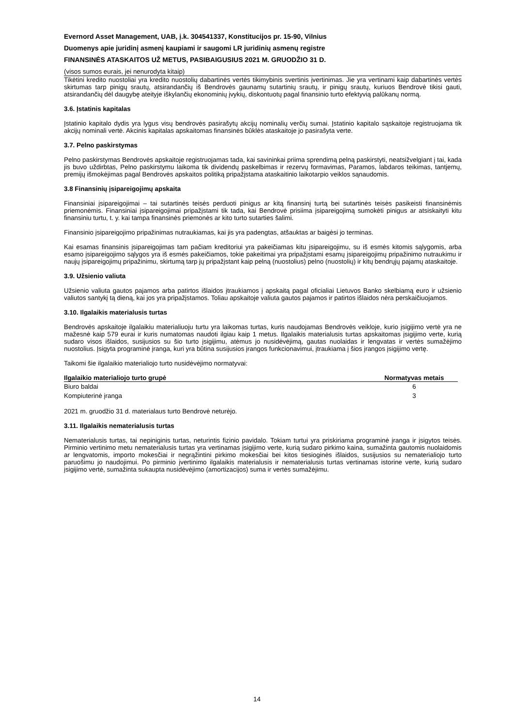Evernord Asset Management, UAB, į.k. 304541337, Konstitucijos pr. 15-90, Vilnius
Duomenys apie juridinį asmenį kaupiami ir saugomi LR juridinių asmenų registre
FINANSINĖS ATASKAITOS UŽ METUS, PASIBAIGUSIUS 2021 M. GRUODŽIO 31 D.
(visos sumos eurais, jei nenurodyta kitaip)
Tikėtini kredito nuostoliai yra kredito nuostolių dabartinės vertės tikimybinis svertinis įvertinimas. Jie yra vertinami kaip dabartinės vertės skirtumas tarp pinigų srautų, atsirandančių iš Bendrovės gaunamų sutartinių srautų, ir pinigų srautų, kuriuos Bendrovė tikisi gauti, atsirandančių dėl daugybę ateityje iškylančių ekonominių įvykių, diskontuotų pagal finansinio turto efektyvią palūkanų normą.
3.6. Įstatinis kapitalas
Įstatinio kapitalo dydis yra lygus visų bendrovės pasirašytų akcijų nominalių verčių sumai. Įstatinio kapitalo sąskaitoje registruojama tik akcijų nominali vertė. Akcinis kapitalas apskaitomas finansinės būklės ataskaitoje jo pasirašyta verte.
3.7. Pelno paskirstymas
Pelno paskirstymas Bendrovės apskaitoje registruojamas tada, kai savininkai priima sprendimą pelną paskirstyti, neatsižvelgiant į tai, kada jis buvo uždirbtas, Pelno paskirstymu laikoma tik dividendų paskelbimas ir rezervų formavimas, Paramos, labdaros teikimas, tantjemų, premijų išmokėjimas pagal Bendrovės apskaitos politiką pripažįstama ataskaitinio laikotarpio veiklos sąnaudomis.
3.8 Finansinių įsipareigojimų apskaita
Finansiniai įsipareigojimai – tai sutartinės teisės perduoti pinigus ar kitą finansinį turtą bei sutartinės teisės pasikeisti finansinėmis priemonėmis. Finansiniai įsipareigojimai pripažįstami tik tada, kai Bendrovė prisiima įsipareigojimą sumokėti pinigus ar atsiskaityti kitu finansiniu turtu, t. y. kai tampa finansinės priemonės ar kito turto sutarties šalimi.
Finansinio įsipareigojimo pripažinimas nutraukiamas, kai jis yra padengtas, atšauktas ar baigėsi jo terminas.
Kai esamas finansinis įsipareigojimas tam pačiam kreditoriui yra pakeičiamas kitu įsipareigojimu, su iš esmės kitomis sąlygomis, arba esamo įsipareigojimo sąlygos yra iš esmės pakeičiamos, tokie pakeitimai yra pripažįstami esamų įsipareigojimų pripažinimo nutraukimu ir naujų įsipareigojimų pripažinimu, skirtumą tarp jų pripažįstant kaip pelną (nuostolius) pelno (nuostolių) ir kitų bendrųjų pajamų ataskaitoje.
3.9. Užsienio valiuta
Užsienio valiuta gautos pajamos arba patirtos išlaidos įtraukiamos į apskaitą pagal oficialiai Lietuvos Banko skelbiamą euro ir užsienio valiutos santykį tą dieną, kai jos yra pripažįstamos. Toliau apskaitoje valiuta gautos pajamos ir patirtos išlaidos nėra perskaičiuojamos.
3.10. Ilgalaikis materialusis turtas
Bendrovės apskaitoje ilgalaikiu materialiuoju turtu yra laikomas turtas, kuris naudojamas Bendrovės veikloje, kurio įsigijimo vertė yra ne mažesnė kaip 579 eurai ir kuris numatomas naudoti ilgiau kaip 1 metus. Ilgalaikis materialusis turtas apskaitomas įsigijimo verte, kurią sudaro visos išlaidos, susijusios su šio turto įsigijimu, atėmus jo nusidėvėjimą, gautas nuolaidas ir lengvatas ir vertės sumažėjimo nuostolius. Įsigyta programinė įranga, kuri yra būtina susijusios įrangos funkcionavimui, įtraukiama į šios įrangos įsigijimo vertę.
Taikomi šie ilgalaikio materialiojo turto nusidėvėjimo normatyvai:
| Ilgalaikio materialiojo turto grupė | Normatyvas metais |
| --- | --- |
| Biuro baldai | 6 |
| Kompiuterinė įranga | 3 |
2021 m. gruodžio 31 d. materialaus turto Bendrovė neturėjo.
3.11. Ilgalaikis nematerialusis turtas
Nematerialusis turtas, tai nepiniginis turtas, neturintis fizinio pavidalo. Tokiam turtui yra priskiriama programinė įranga ir įsigytos teisės. Pirminio vertinimo metu nematerialusis turtas yra vertinamas įsigijimo verte, kurią sudaro pirkimo kaina, sumažinta gautomis nuolaidomis ar lengvatomis, importo mokesčiai ir negrąžintini pirkimo mokesčiai bei kitos tiesioginės išlaidos, susijusios su nematerialiojo turto paruošimu jo naudojimui. Po pirminio įvertinimo ilgalaikis materialusis ir nematerialusis turtas vertinamas istorine verte, kurią sudaro įsigijimo vertė, sumažinta sukaupta nusidėvėjimo (amortizacijos) suma ir vertės sumažėjimu.
14